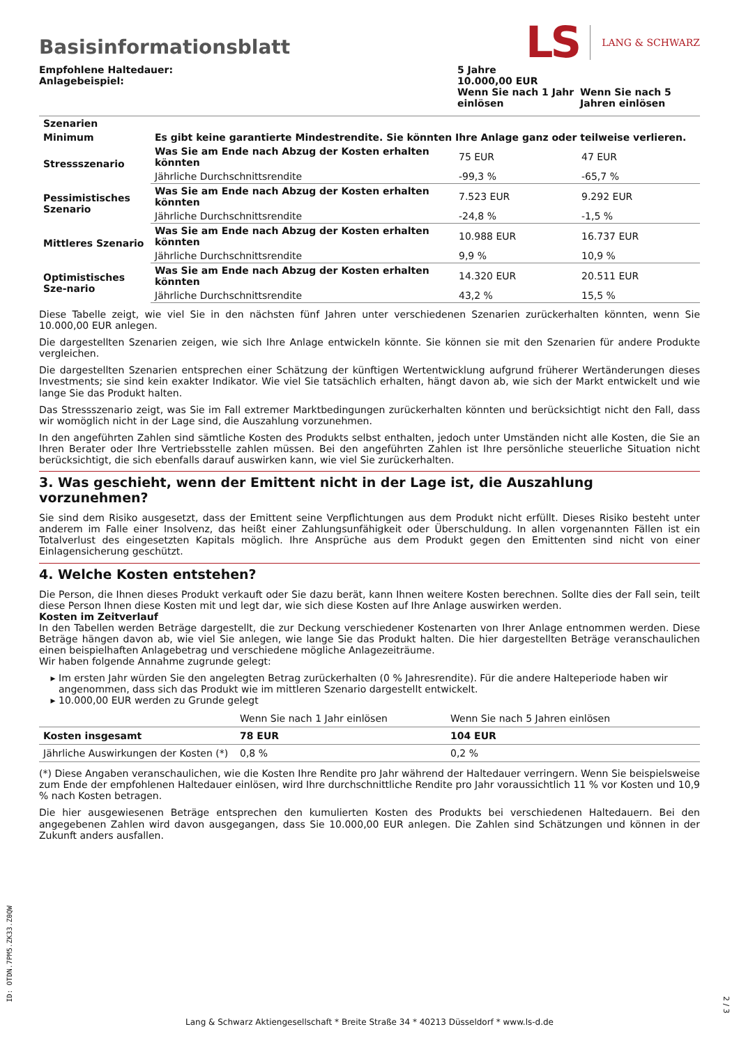Basisinformationsblatt
LS LANG & SCHWARZ
| Empfohlene Haltedauer: Anlagebeispiel: | 5 Jahre 10.000,00 EUR Wenn Sie nach 1 Jahr einlösen | Wenn Sie nach 5 Jahren einlösen |
| Szenarien | | | |
| --- | --- | --- | --- |
| Minimum | Es gibt keine garantierte Mindestrendite. Sie könnten Ihre Anlage ganz oder teilweise verlieren. | | |
| Stressszenario | Was Sie am Ende nach Abzug der Kosten erhalten könnten | 75 EUR | 47 EUR |
| | Jährliche Durchschnittsrendite | -99,3 % | -65,7 % |
| Pessimistisches Szenario | Was Sie am Ende nach Abzug der Kosten erhalten könnten | 7.523 EUR | 9.292 EUR |
| | Jährliche Durchschnittsrendite | -24,8 % | -1,5 % |
| Mittleres Szenario | Was Sie am Ende nach Abzug der Kosten erhalten könnten | 10.988 EUR | 16.737 EUR |
| | Jährliche Durchschnittsrendite | 9,9 % | 10,9 % |
| Optimistisches Sze-nario | Was Sie am Ende nach Abzug der Kosten erhalten könnten | 14.320 EUR | 20.511 EUR |
| | Jährliche Durchschnittsrendite | 43,2 % | 15,5 % |
Diese Tabelle zeigt, wie viel Sie in den nächsten fünf Jahren unter verschiedenen Szenarien zurückerhalten könnten, wenn Sie 10.000,00 EUR anlegen.
Die dargestellten Szenarien zeigen, wie sich Ihre Anlage entwickeln könnte. Sie können sie mit den Szenarien für andere Produkte vergleichen.
Die dargestellten Szenarien entsprechen einer Schätzung der künftigen Wertentwicklung aufgrund früherer Wertänderungen dieses Investments; sie sind kein exakter Indikator. Wie viel Sie tatsächlich erhalten, hängt davon ab, wie sich der Markt entwickelt und wie lange Sie das Produkt halten.
Das Stressszenario zeigt, was Sie im Fall extremer Marktbedingungen zurückerhalten könnten und berücksichtigt nicht den Fall, dass wir womöglich nicht in der Lage sind, die Auszahlung vorzunehmen.
In den angeführten Zahlen sind sämtliche Kosten des Produkts selbst enthalten, jedoch unter Umständen nicht alle Kosten, die Sie an Ihren Berater oder Ihre Vertriebsstelle zahlen müssen. Bei den angeführten Zahlen ist Ihre persönliche steuerliche Situation nicht berücksichtigt, die sich ebenfalls darauf auswirken kann, wie viel Sie zurückerhalten.
3. Was geschieht, wenn der Emittent nicht in der Lage ist, die Auszahlung vorzunehmen?
Sie sind dem Risiko ausgesetzt, dass der Emittent seine Verpflichtungen aus dem Produkt nicht erfüllt. Dieses Risiko besteht unter anderem im Falle einer Insolvenz, das heißt einer Zahlungsunfähigkeit oder Überschuldung. In allen vorgenannten Fällen ist ein Totalverlust des eingesetzten Kapitals möglich. Ihre Ansprüche aus dem Produkt gegen den Emittenten sind nicht von einer Einlagensicherung geschützt.
4. Welche Kosten entstehen?
Die Person, die Ihnen dieses Produkt verkauft oder Sie dazu berät, kann Ihnen weitere Kosten berechnen. Sollte dies der Fall sein, teilt diese Person Ihnen diese Kosten mit und legt dar, wie sich diese Kosten auf Ihre Anlage auswirken werden.
Kosten im Zeitverlauf
In den Tabellen werden Beträge dargestellt, die zur Deckung verschiedener Kostenarten von Ihrer Anlage entnommen werden. Diese Beträge hängen davon ab, wie viel Sie anlegen, wie lange Sie das Produkt halten. Die hier dargestellten Beträge veranschaulichen einen beispielhaften Anlagebetrag und verschiedene mögliche Anlagezeiträume.
Wir haben folgende Annahme zugrunde gelegt:
Im ersten Jahr würden Sie den angelegten Betrag zurückerhalten (0 % Jahresrendite). Für die andere Halteperiode haben wir angenommen, dass sich das Produkt wie im mittleren Szenario dargestellt entwickelt.
10.000,00 EUR werden zu Grunde gelegt
| | Wenn Sie nach 1 Jahr einlösen | Wenn Sie nach 5 Jahren einlösen |
| --- | --- | --- |
| Kosten insgesamt | 78 EUR | 104 EUR |
| Jährliche Auswirkungen der Kosten (*) | 0,8 % | 0,2 % |
(*) Diese Angaben veranschaulichen, wie die Kosten Ihre Rendite pro Jahr während der Haltedauer verringern. Wenn Sie beispielsweise zum Ende der empfohlenen Haltedauer einlösen, wird Ihre durchschnittliche Rendite pro Jahr voraussichtlich 11 % vor Kosten und 10,9 % nach Kosten betragen.
Die hier ausgewiesenen Beträge entsprechen den kumulierten Kosten des Produkts bei verschiedenen Haltedauern. Bei den angegebenen Zahlen wird davon ausgegangen, dass Sie 10.000,00 EUR anlegen. Die Zahlen sind Schätzungen und können in der Zukunft anders ausfallen.
ID: OTDN.7PM5.ZK33.Z0QW
Lang & Schwarz Aktiengesellschaft * Breite Straße 34 * 40213 Düsseldorf * www.ls-d.de
2 / 3